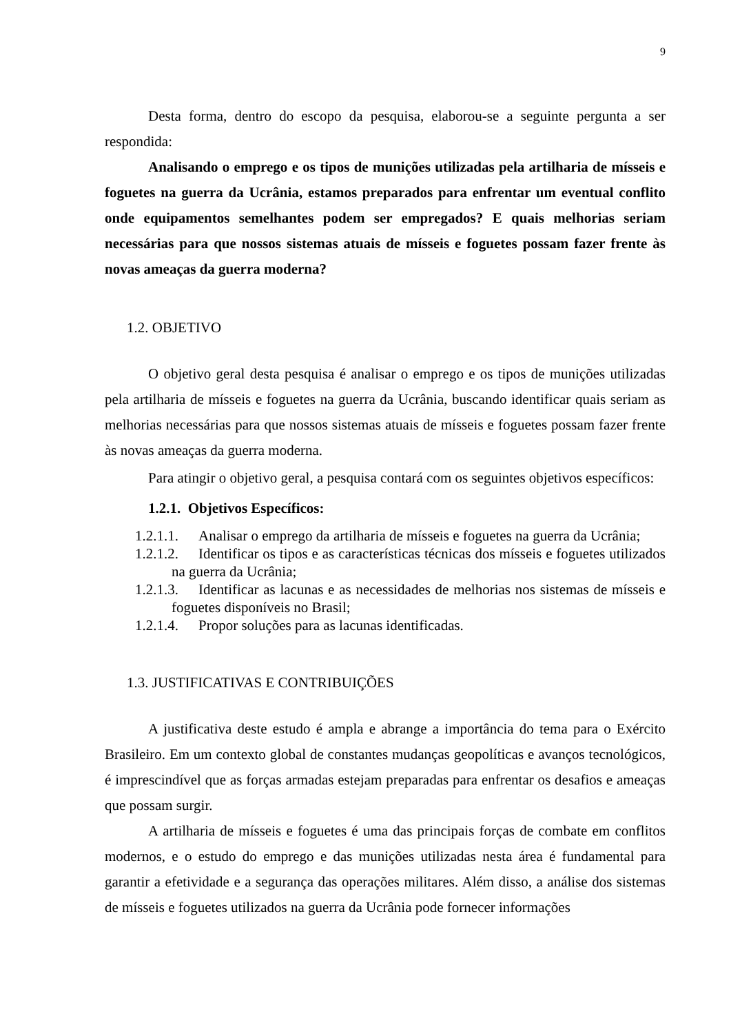9
Desta forma, dentro do escopo da pesquisa, elaborou-se a seguinte pergunta a ser respondida:
Analisando o emprego e os tipos de munições utilizadas pela artilharia de mísseis e foguetes na guerra da Ucrânia, estamos preparados para enfrentar um eventual conflito onde equipamentos semelhantes podem ser empregados? E quais melhorias seriam necessárias para que nossos sistemas atuais de mísseis e foguetes possam fazer frente às novas ameaças da guerra moderna?
1.2. OBJETIVO
O objetivo geral desta pesquisa é analisar o emprego e os tipos de munições utilizadas pela artilharia de mísseis e foguetes na guerra da Ucrânia, buscando identificar quais seriam as melhorias necessárias para que nossos sistemas atuais de mísseis e foguetes possam fazer frente às novas ameaças da guerra moderna.
Para atingir o objetivo geral, a pesquisa contará com os seguintes objetivos específicos:
1.2.1. Objetivos Específicos:
1.2.1.1. Analisar o emprego da artilharia de mísseis e foguetes na guerra da Ucrânia;
1.2.1.2. Identificar os tipos e as características técnicas dos mísseis e foguetes utilizados na guerra da Ucrânia;
1.2.1.3. Identificar as lacunas e as necessidades de melhorias nos sistemas de mísseis e foguetes disponíveis no Brasil;
1.2.1.4. Propor soluções para as lacunas identificadas.
1.3. JUSTIFICATIVAS E CONTRIBUIÇÕES
A justificativa deste estudo é ampla e abrange a importância do tema para o Exército Brasileiro. Em um contexto global de constantes mudanças geopolíticas e avanços tecnológicos, é imprescindível que as forças armadas estejam preparadas para enfrentar os desafios e ameaças que possam surgir.
A artilharia de mísseis e foguetes é uma das principais forças de combate em conflitos modernos, e o estudo do emprego e das munições utilizadas nesta área é fundamental para garantir a efetividade e a segurança das operações militares. Além disso, a análise dos sistemas de mísseis e foguetes utilizados na guerra da Ucrânia pode fornecer informações